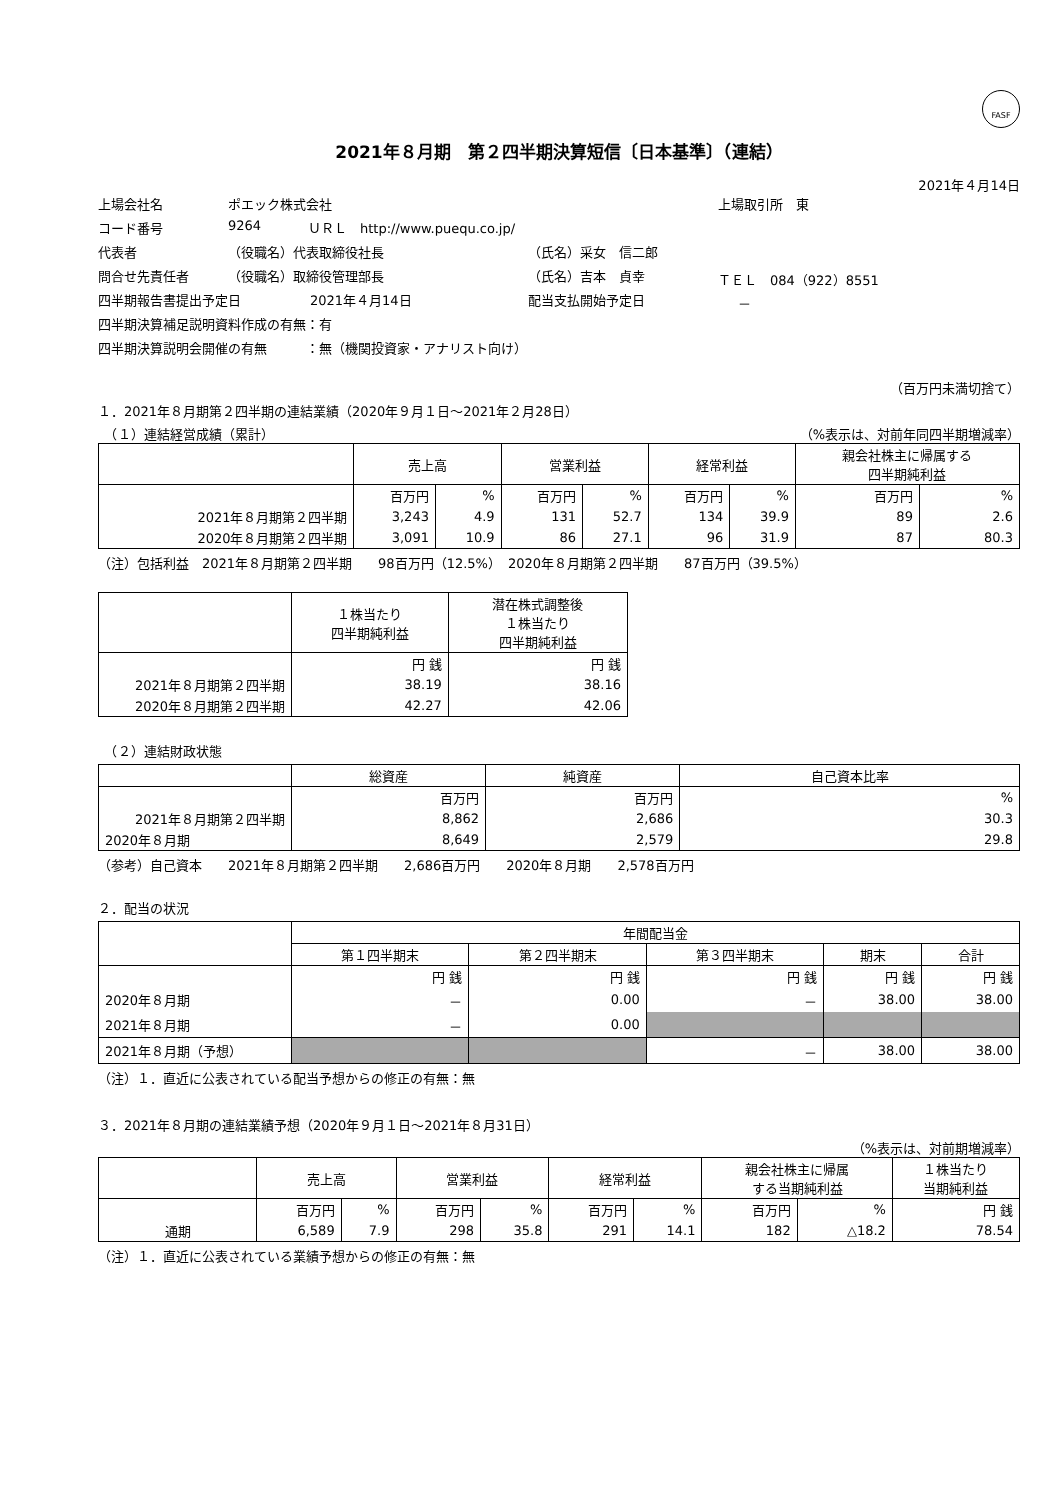FASF
2021年８月期　第２四半期決算短信〔日本基準〕（連結）
2021年４月14日
上場会社名 ポエック株式会社 上場取引所　東
コード番号 9264 ＵＲＬ　http://www.puequ.co.jp/
代表者 （役職名）代表取締役社長 （氏名）采女　信二郎
問合せ先責任者 （役職名）取締役管理部長 （氏名）吉本　貞幸 ＴＥＬ　084（922）8551
四半期報告書提出予定日 2021年４月14日 配当支払開始予定日 －
四半期決算補足説明資料作成の有無：有
四半期決算説明会開催の有無　　　：無（機関投資家・アナリスト向け）
（百万円未満切捨て）
１．2021年８月期第２四半期の連結業績（2020年９月１日～2021年２月28日）
　（１）連結経営成績（累計） （%表示は、対前年同四半期増減率）
| | 売上高 | | 営業利益 | | 経常利益 | | 親会社株主に帰属する 四半期純利益 | |
| --- | --- | --- | --- | --- | --- | --- | --- | --- |
| | 百万円 | % | 百万円 | % | 百万円 | % | 百万円 | % |
| 2021年８月期第２四半期 | 3,243 | 4.9 | 131 | 52.7 | 134 | 39.9 | 89 | 2.6 |
| 2020年８月期第２四半期 | 3,091 | 10.9 | 86 | 27.1 | 96 | 31.9 | 87 | 80.3 |
（注）包括利益　2021年８月期第２四半期　　98百万円（12.5%）　2020年８月期第２四半期　　87百万円（39.5%）
| | １株当たり 四半期純利益 | 潜在株式調整後 １株当たり 四半期純利益 |
| --- | --- | --- |
| | 円 銭 | 円 銭 |
| 2021年８月期第２四半期 | 38.19 | 38.16 |
| 2020年８月期第２四半期 | 42.27 | 42.06 |
　（２）連結財政状態
| | 総資産 | 純資産 | 自己資本比率 |
| --- | --- | --- | --- |
| | 百万円 | 百万円 | % |
| 2021年８月期第２四半期 | 8,862 | 2,686 | 30.3 |
| 2020年８月期 | 8,649 | 2,579 | 29.8 |
（参考）自己資本　　2021年８月期第２四半期　　2,686百万円　　2020年８月期　　2,578百万円
２．配当の状況
| | 年間配当金 | | | | |
| --- | --- | --- | --- | --- | --- |
| | 第１四半期末 | 第２四半期末 | 第３四半期末 | 期末 | 合計 |
| | 円 銭 | 円 銭 | 円 銭 | 円 銭 | 円 銭 |
| 2020年８月期 | － | 0.00 | － | 38.00 | 38.00 |
| 2021年８月期 | － | 0.00 | | | |
| 2021年８月期（予想） | | | － | 38.00 | 38.00 |
（注）１．直近に公表されている配当予想からの修正の有無：無
３．2021年８月期の連結業績予想（2020年９月１日～2021年８月31日）
（%表示は、対前期増減率）
| | 売上高 | | 営業利益 | | 経常利益 | | 親会社株主に帰属 する当期純利益 | | １株当たり 当期純利益 |
| --- | --- | --- | --- | --- | --- | --- | --- | --- | --- |
| | 百万円 | % | 百万円 | % | 百万円 | % | 百万円 | % | 円 銭 |
| 通期 | 6,589 | 7.9 | 298 | 35.8 | 291 | 14.1 | 182 | △18.2 | 78.54 |
（注）１．直近に公表されている業績予想からの修正の有無：無